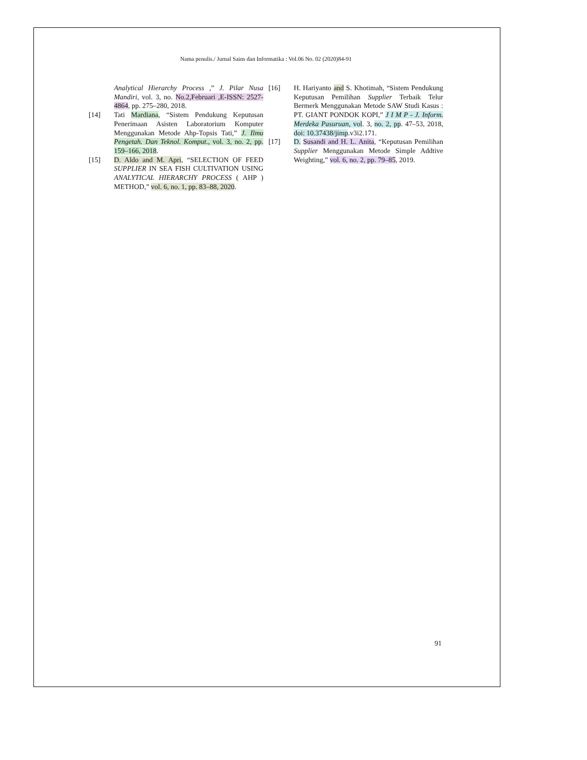Nama penulis./ Jurnal Sains dan Informatika : Vol.06 No. 02 (2020)84-91
Analytical Hierarchy Process ,” J. Pilar Nusa Mandiri, vol. 3, no. No.2,Februari ,E-ISSN: 2527-4864, pp. 275–280, 2018.
[14] Tati Mardiana, “Sistem Pendukung Keputusan Penerimaan Asisten Laboratorium Komputer Menggunakan Metode Ahp-Topsis Tati,” J. Ilmu Pengetah. Dan Teknol. Komput., vol. 3, no. 2, pp. 159–166, 2018.
[15] D. Aldo and M. Apri, “SELECTION OF FEED SUPPLIER IN SEA FISH CULTIVATION USING ANALYTICAL HIERARCHY PROCESS ( AHP ) METHOD,” vol. 6, no. 1, pp. 83–88, 2020.
[16] H. Hariyanto and S. Khotimah, “Sistem Pendukung Keputusan Pemilihan Supplier Terbaik Telur Bermerk Menggunakan Metode SAW Studi Kasus : PT. GIANT PONDOK KOPI,” J I M P - J. Inform. Merdeka Pasuruan, vol. 3, no. 2, pp. 47–53, 2018, doi: 10.37438/jimp.v3i2.171.
[17] D. Susandi and H. L. Anita, “Keputusan Pemilihan Supplier Menggunakan Metode Simple Addtive Weighting,” vol. 6, no. 2, pp. 79–85, 2019.
91